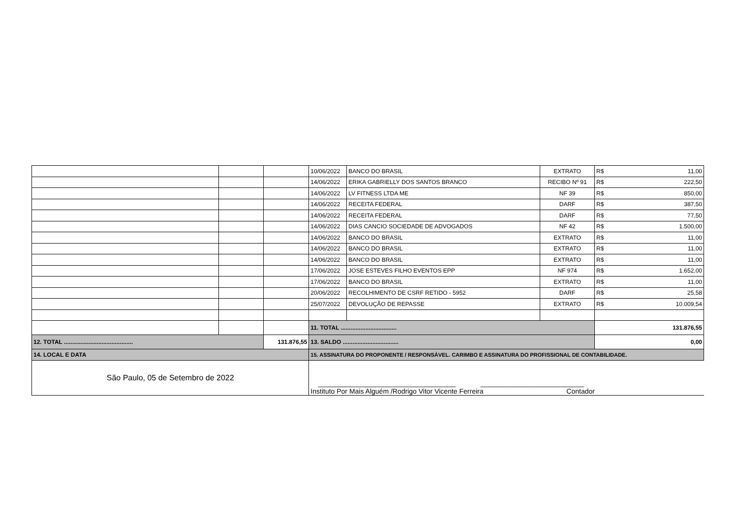| | | | 10/06/2022 | BANCO DO BRASIL | EXTRATO | R$ | 11,00 |
| | | | 14/06/2022 | ERIKA GABRIELLY DOS SANTOS BRANCO | RECIBO Nº 91 | R$ | 222,50 |
| | | | 14/06/2022 | LV FITNESS LTDA ME | NF 39 | R$ | 850,00 |
| | | | 14/06/2022 | RECEITA FEDERAL | DARF | R$ | 387,50 |
| | | | 14/06/2022 | RECEITA FEDERAL | DARF | R$ | 77,50 |
| | | | 14/06/2022 | DIAS CANCIO SOCIEDADE DE ADVOGADOS | NF 42 | R$ | 1.500,00 |
| | | | 14/06/2022 | BANCO DO BRASIL | EXTRATO | R$ | 11,00 |
| | | | 14/06/2022 | BANCO DO BRASIL | EXTRATO | R$ | 11,00 |
| | | | 14/06/2022 | BANCO DO BRASIL | EXTRATO | R$ | 11,00 |
| | | | 17/06/2022 | JOSE ESTEVES FILHO EVENTOS EPP | NF 974 | R$ | 1.652,00 |
| | | | 17/06/2022 | BANCO DO BRASIL | EXTRATO | R$ | 11,00 |
| | | | 20/06/2022 | RECOLHIMENTO DE CSRF RETIDO - 5952 | DARF | R$ | 25,58 |
| | | | 25/07/2022 | DEVOLUÇÃO DE REPASSE | EXTRATO | R$ | 10.009,54 |
| | | | 11. TOTAL .................................. | | | 131.876,55 | |
| 12. TOTAL .......................................... | | 131.876,55 | 13. SALDO .................................. | | | 0,00 | |
| 14. LOCAL E DATA | | | 15. ASSINATURA DO PROPONENTE / RESPONSÁVEL. CARIMBO E ASSINATURA DO PROFISSIONAL DE CONTABILIDADE. | | | | |
| São Paulo, 05 de Setembro de 2022 | | | ____________________________________ ___________________________ Instituto Por Mais Alguém /Rodrigo Vitor Vicente Ferreira Contador | | | | |